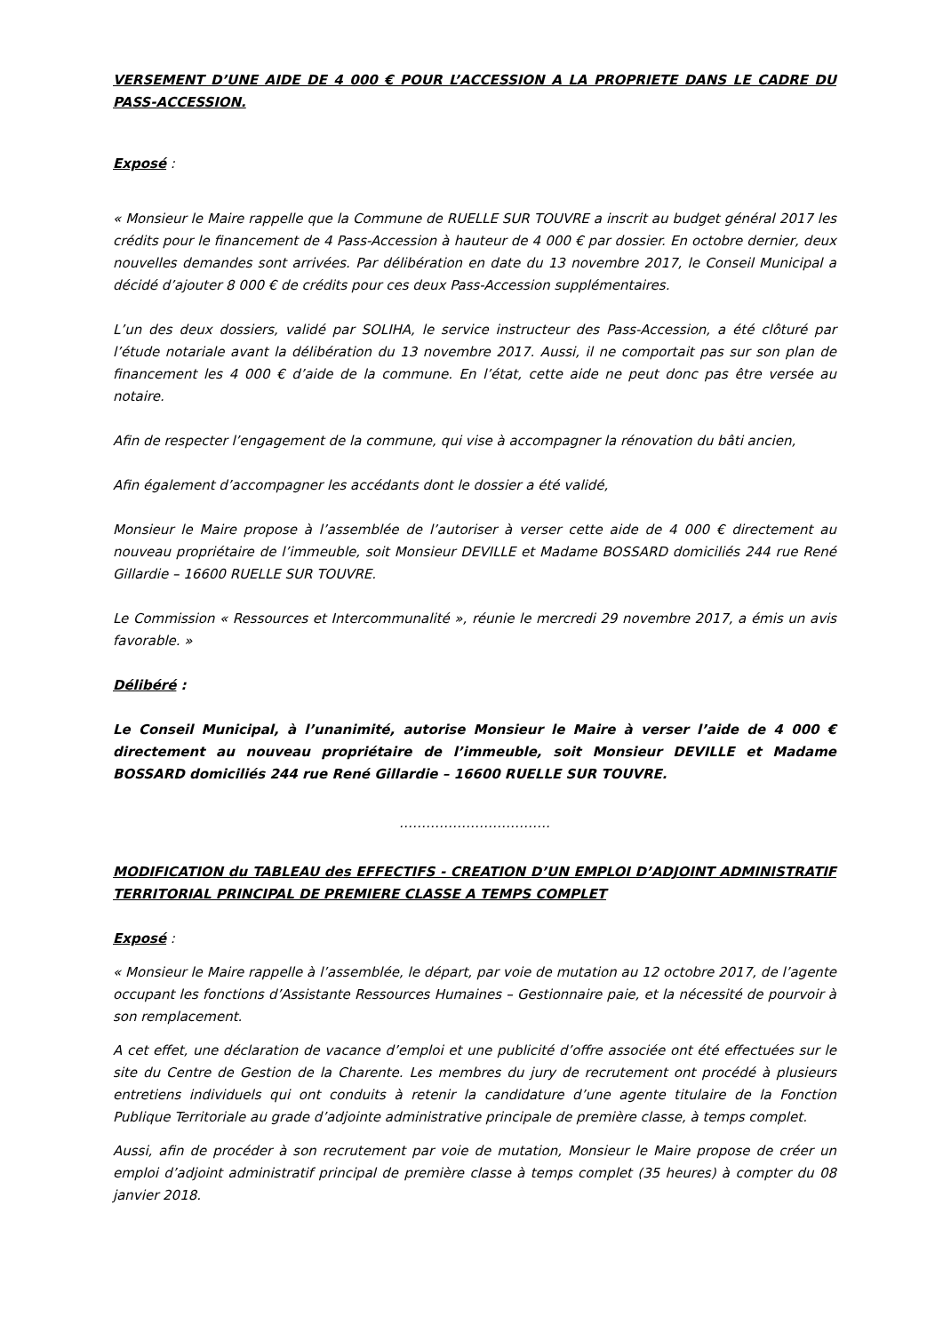VERSEMENT D’UNE AIDE DE 4 000 € POUR L’ACCESSION A LA PROPRIETE DANS LE CADRE DU PASS-ACCESSION.
Exposé :
« Monsieur le Maire rappelle que la Commune de RUELLE SUR TOUVRE a inscrit au budget général 2017 les crédits pour le financement de 4 Pass-Accession à hauteur de 4 000 € par dossier. En octobre dernier, deux nouvelles demandes sont arrivées. Par délibération en date du 13 novembre 2017, le Conseil Municipal a décidé d’ajouter 8 000 € de crédits pour ces deux Pass-Accession supplémentaires.
L’un des deux dossiers, validé par SOLIHA, le service instructeur des Pass-Accession, a été clôturé par l’étude notariale avant la délibération du 13 novembre 2017. Aussi, il ne comportait pas sur son plan de financement les 4 000 € d’aide de la commune. En l’état, cette aide ne peut donc pas être versée au notaire.
Afin de respecter l’engagement de la commune, qui vise à accompagner la rénovation du bâti ancien,
Afin également d’accompagner les accédants dont le dossier a été validé,
Monsieur le Maire propose à l’assemblée de l’autoriser à verser cette aide de 4 000 € directement au nouveau propriétaire de l’immeuble, soit Monsieur DEVILLE et Madame BOSSARD domiciliés 244 rue René Gillardie – 16600 RUELLE SUR TOUVRE.
Le Commission « Ressources et Intercommunalité », réunie le mercredi 29 novembre 2017, a émis un avis favorable. »
Délibéré :
Le Conseil Municipal, à l’unanimité, autorise Monsieur le Maire à verser l’aide de 4 000 € directement au nouveau propriétaire de l’immeuble, soit Monsieur DEVILLE et Madame BOSSARD domiciliés 244 rue René Gillardie – 16600 RUELLE SUR TOUVRE.
…………………………….
MODIFICATION du TABLEAU des EFFECTIFS - CREATION D’UN EMPLOI D’ADJOINT ADMINISTRATIF TERRITORIAL PRINCIPAL DE PREMIERE CLASSE A TEMPS COMPLET
Exposé :
« Monsieur le Maire rappelle à l’assemblée, le départ, par voie de mutation au 12 octobre 2017, de l’agente occupant les fonctions d’Assistante Ressources Humaines – Gestionnaire paie, et la nécessité de pourvoir à son remplacement.
A cet effet, une déclaration de vacance d’emploi et une publicité d’offre associée ont été effectuées sur le site du Centre de Gestion de la Charente. Les membres du jury de recrutement ont procédé à plusieurs entretiens individuels qui ont conduits à retenir la candidature d’une agente titulaire de la Fonction Publique Territoriale au grade d’adjointe administrative principale de première classe, à temps complet.
Aussi, afin de procéder à son recrutement par voie de mutation, Monsieur le Maire propose de créer un emploi d’adjoint administratif principal de première classe à temps complet (35 heures) à compter du 08 janvier 2018.